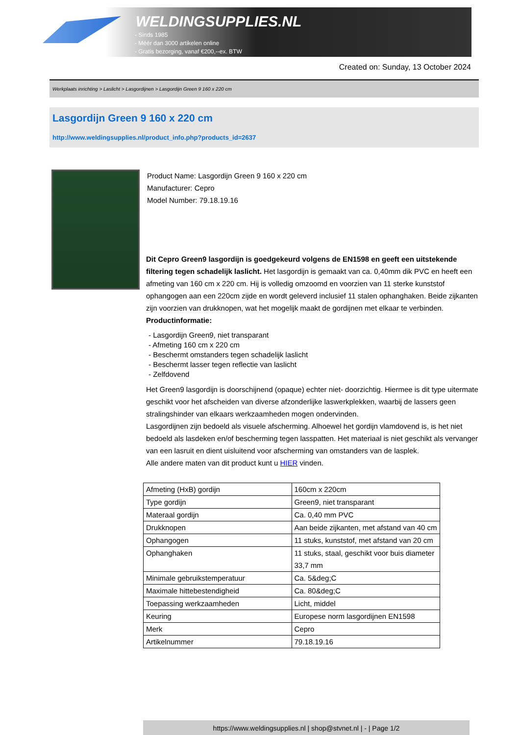WELDINGSUPPLIES.NL
- Sinds 1985
- Méér dan 3000 artikelen online
- Gratis bezorging, vanaf €200,--ex. BTW
Created on: Sunday, 13 October 2024
Werkplaats inrichting > Laslicht > Lasgordijnen > Lasgordijn Green 9 160 x 220 cm
Lasgordijn Green 9 160 x 220 cm
http://www.weldingsupplies.nl/product_info.php?products_id=2637
Product Name: Lasgordijn Green 9 160 x 220 cm
Manufacturer: Cepro
Model Number: 79.18.19.16
Dit Cepro Green9 lasgordijn is goedgekeurd volgens de EN1598 en geeft een uitstekende filtering tegen schadelijk laslicht. Het lasgordijn is gemaakt van ca. 0,40mm dik PVC en heeft een afmeting van 160 cm x 220 cm. Hij is volledig omzoomd en voorzien van 11 sterke kunststof ophangogen aan een 220cm zijde en wordt geleverd inclusief 11 stalen ophanghaken. Beide zijkanten zijn voorzien van drukknopen, wat het mogelijk maakt de gordijnen met elkaar te verbinden.
Productinformatie:
- Lasgordijn Green9, niet transparant
- Afmeting 160 cm x 220 cm
- Beschermt omstanders tegen schadelijk laslicht
- Beschermt lasser tegen reflectie van laslicht
- Zelfdovend
Het Green9 lasgordijn is doorschijnend (opaque) echter niet- doorzichtig. Hiermee is dit type uitermate geschikt voor het afscheiden van diverse afzonderlijke laswerkplekken, waarbij de lassers geen stralingshinder van elkaars werkzaamheden mogen ondervinden.
Lasgordijnen zijn bedoeld als visuele afscherming. Alhoewel het gordijn vlamdovend is, is het niet bedoeld als lasdeken en/of bescherming tegen lasspatten. Het materiaal is niet geschikt als vervanger van een lasruit en dient uisluitend voor afscherming van omstanders van de lasplek.
Alle andere maten van dit product kunt u HIER vinden.
| Afmeting (HxB) gordijn | 160cm x 220cm |
| Type gordijn | Green9, niet transparant |
| Materaal gordijn | Ca. 0,40 mm PVC |
| Drukknopen | Aan beide zijkanten, met afstand van 40 cm |
| Ophangogen | 11 stuks, kunststof, met afstand van 20 cm |
| Ophanghaken | 11 stuks, staal, geschikt voor buis diameter 33,7 mm |
| Minimale gebruikstemperatuur | Ca. 5&deg;C |
| Maximale hittebestendigheid | Ca. 80&deg;C |
| Toepassing werkzaamheden | Licht, middel |
| Keuring | Europese norm lasgordijnen EN1598 |
| Merk | Cepro |
| Artikelnummer | 79.18.19.16 |
https://www.weldingsupplies.nl | shop@stvnet.nl | - | Page 1/2